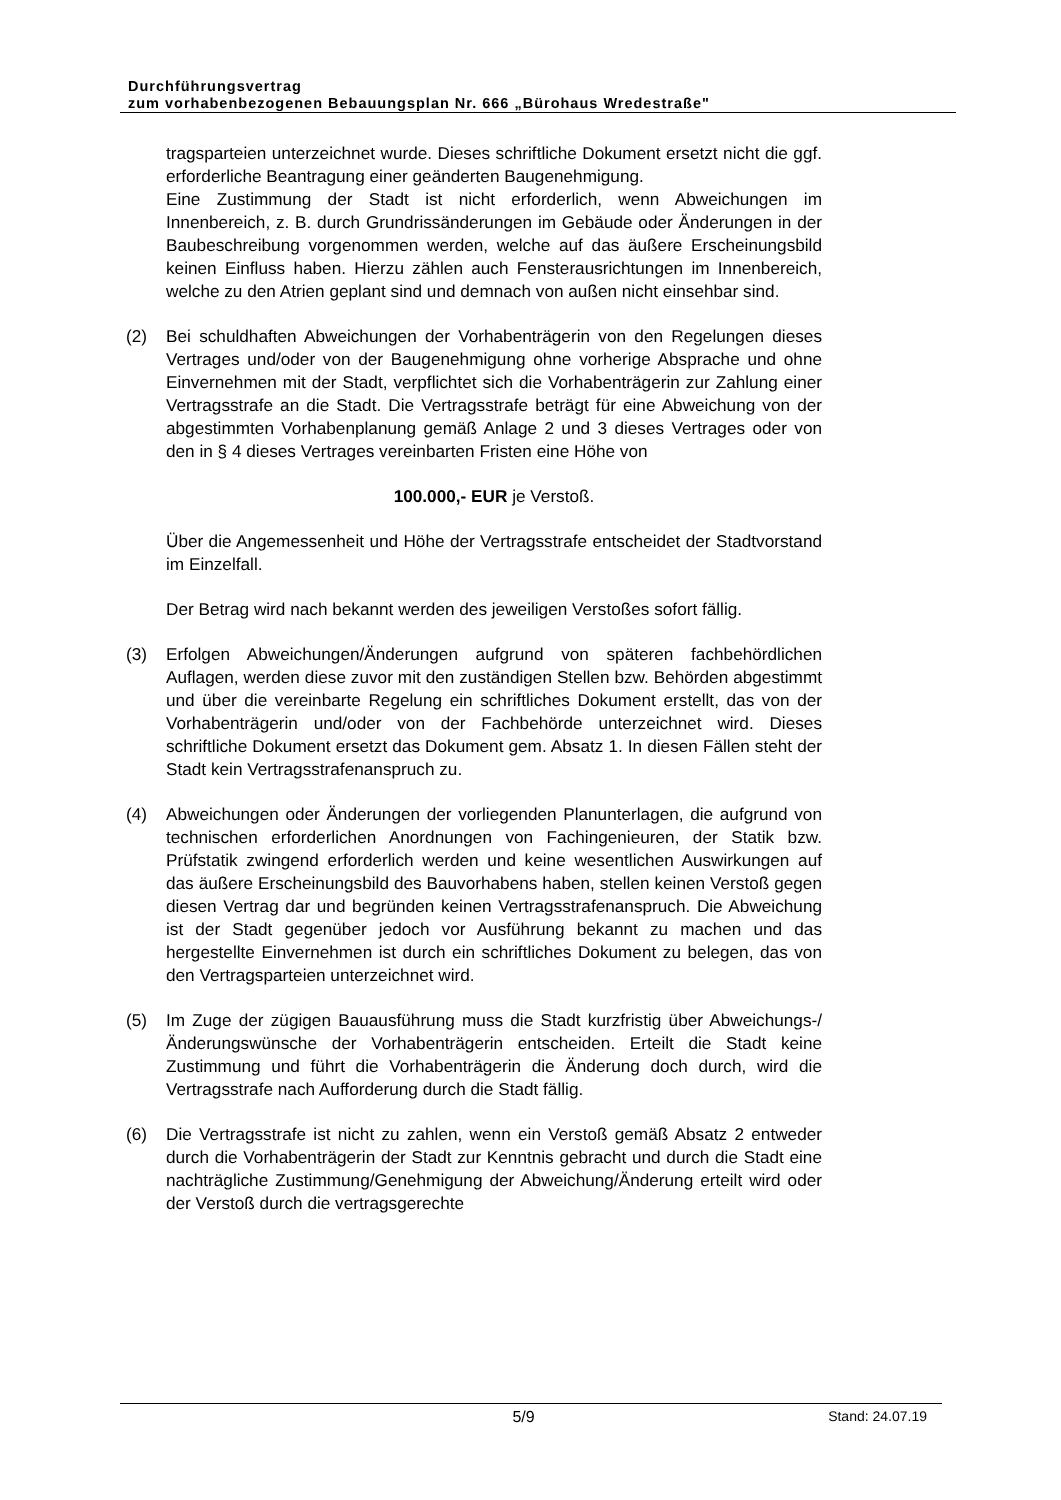Durchführungsvertrag
zum vorhabenbezogenen Bebauungsplan Nr. 666 „Bürohaus Wredestraße"
tragsparteien unterzeichnet wurde. Dieses schriftliche Dokument ersetzt nicht die ggf. erforderliche Beantragung einer geänderten Baugenehmigung.
Eine Zustimmung der Stadt ist nicht erforderlich, wenn Abweichungen im Innenbereich, z. B. durch Grundrissänderungen im Gebäude oder Änderungen in der Baubeschreibung vorgenommen werden, welche auf das äußere Erscheinungsbild keinen Einfluss haben. Hierzu zählen auch Fensterausrichtungen im Innenbereich, welche zu den Atrien geplant sind und demnach von außen nicht einsehbar sind.
(2) Bei schuldhaften Abweichungen der Vorhabenträgerin von den Regelungen dieses Vertrages und/oder von der Baugenehmigung ohne vorherige Absprache und ohne Einvernehmen mit der Stadt, verpflichtet sich die Vorhabenträgerin zur Zahlung einer Vertragsstrafe an die Stadt. Die Vertragsstrafe beträgt für eine Abweichung von der abgestimmten Vorhabenplanung gemäß Anlage 2 und 3 dieses Vertrages oder von den in § 4 dieses Vertrages vereinbarten Fristen eine Höhe von
100.000,- EUR je Verstoß.
Über die Angemessenheit und Höhe der Vertragsstrafe entscheidet der Stadtvorstand im Einzelfall.
Der Betrag wird nach bekannt werden des jeweiligen Verstoßes sofort fällig.
(3) Erfolgen Abweichungen/Änderungen aufgrund von späteren fachbehördlichen Auflagen, werden diese zuvor mit den zuständigen Stellen bzw. Behörden abgestimmt und über die vereinbarte Regelung ein schriftliches Dokument erstellt, das von der Vorhabenträgerin und/oder von der Fachbehörde unterzeichnet wird. Dieses schriftliche Dokument ersetzt das Dokument gem. Absatz 1. In diesen Fällen steht der Stadt kein Vertragsstrafenanspruch zu.
(4) Abweichungen oder Änderungen der vorliegenden Planunterlagen, die aufgrund von technischen erforderlichen Anordnungen von Fachingenieuren, der Statik bzw. Prüfstatik zwingend erforderlich werden und keine wesentlichen Auswirkungen auf das äußere Erscheinungsbild des Bauvorhabens haben, stellen keinen Verstoß gegen diesen Vertrag dar und begründen keinen Vertragsstrafenanspruch. Die Abweichung ist der Stadt gegenüber jedoch vor Ausführung bekannt zu machen und das hergestellte Einvernehmen ist durch ein schriftliches Dokument zu belegen, das von den Vertragsparteien unterzeichnet wird.
(5) Im Zuge der zügigen Bauausführung muss die Stadt kurzfristig über Abweichungs-/ Änderungswünsche der Vorhabenträgerin entscheiden. Erteilt die Stadt keine Zustimmung und führt die Vorhabenträgerin die Änderung doch durch, wird die Vertragsstrafe nach Aufforderung durch die Stadt fällig.
(6) Die Vertragsstrafe ist nicht zu zahlen, wenn ein Verstoß gemäß Absatz 2 entweder durch die Vorhabenträgerin der Stadt zur Kenntnis gebracht und durch die Stadt eine nachträgliche Zustimmung/Genehmigung der Abweichung/Änderung erteilt wird oder der Verstoß durch die vertragsgerechte
5/9 Stand: 24.07.19